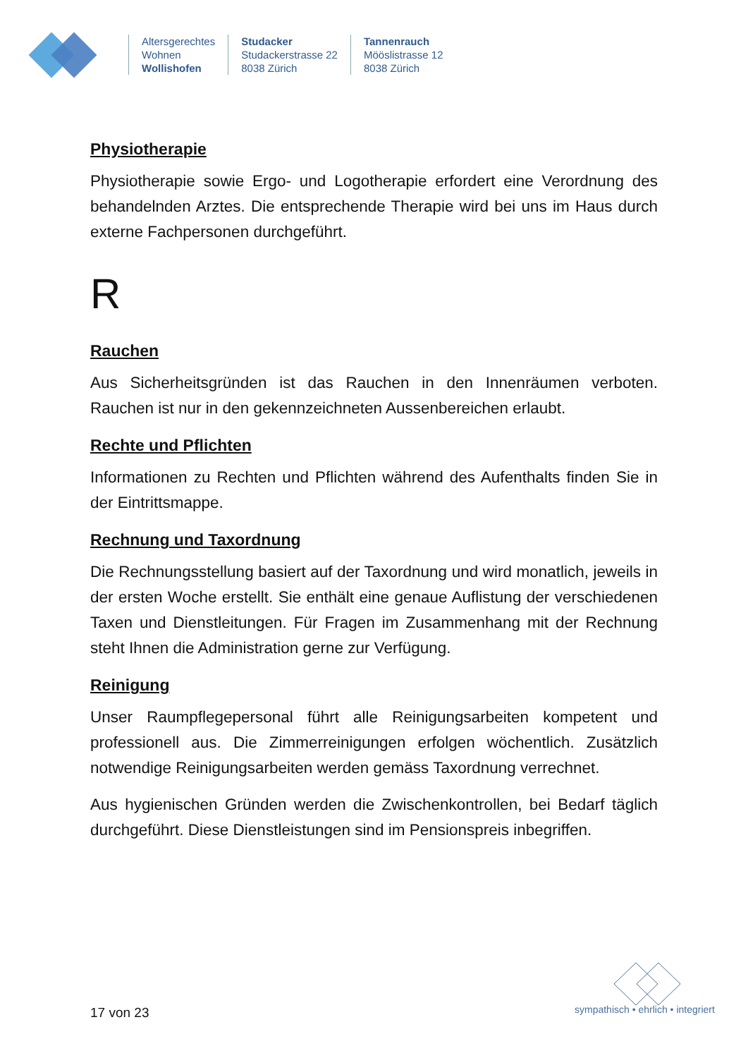Altersgerechtes
Wohnen
Wollishofen
Studacker
Studackerstrasse 22
8038 Zürich
Tannenrauch
Mööslistrasse 12
8038 Zürich
Physiotherapie
Physiotherapie sowie Ergo- und Logotherapie erfordert eine Verordnung des behandelnden Arztes. Die entsprechende Therapie wird bei uns im Haus durch externe Fachpersonen durchgeführt.
R
Rauchen
Aus Sicherheitsgründen ist das Rauchen in den Innenräumen verboten. Rauchen ist nur in den gekennzeichneten Aussenbereichen erlaubt.
Rechte und Pflichten
Informationen zu Rechten und Pflichten während des Aufenthalts finden Sie in der Eintrittsmappe.
Rechnung und Taxordnung
Die Rechnungsstellung basiert auf der Taxordnung und wird monatlich, jeweils in der ersten Woche erstellt. Sie enthält eine genaue Auflistung der verschiedenen Taxen und Dienstleitungen. Für Fragen im Zusammenhang mit der Rechnung steht Ihnen die Administration gerne zur Verfügung.
Reinigung
Unser Raumpflegepersonal führt alle Reinigungsarbeiten kompetent und professionell aus. Die Zimmerreinigungen erfolgen wöchentlich. Zusätzlich notwendige Reinigungsarbeiten werden gemäss Taxordnung verrechnet.
Aus hygienischen Gründen werden die Zwischenkontrollen, bei Bedarf täglich durchgeführt. Diese Dienstleistungen sind im Pensionspreis inbegriffen.
17 von 23
sympathisch • ehrlich • integriert